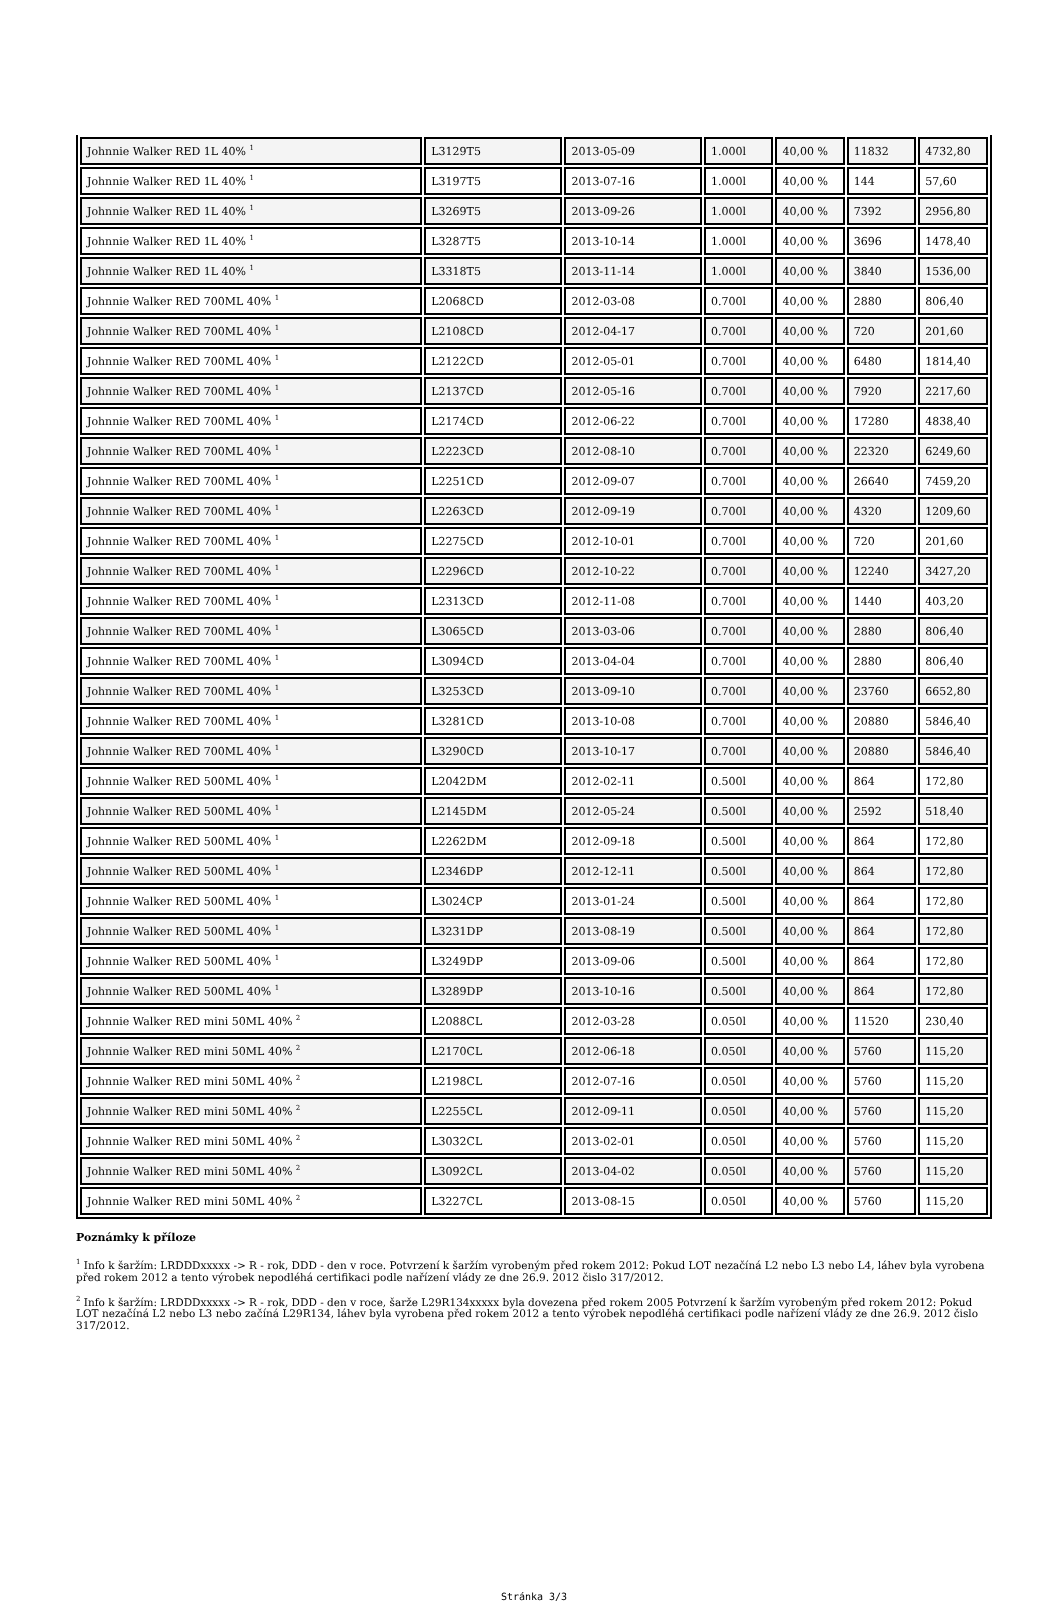| Johnnie Walker RED 1L 40% <sup>1</sup> | L3129T5 | 2013-05-09 | 1.000l | 40,00 % | 11832 | 4732,80 |
| Johnnie Walker RED 1L 40% <sup>1</sup> | L3197T5 | 2013-07-16 | 1.000l | 40,00 % | 144 | 57,60 |
| Johnnie Walker RED 1L 40% <sup>1</sup> | L3269T5 | 2013-09-26 | 1.000l | 40,00 % | 7392 | 2956,80 |
| Johnnie Walker RED 1L 40% <sup>1</sup> | L3287T5 | 2013-10-14 | 1.000l | 40,00 % | 3696 | 1478,40 |
| Johnnie Walker RED 1L 40% <sup>1</sup> | L3318T5 | 2013-11-14 | 1.000l | 40,00 % | 3840 | 1536,00 |
| Johnnie Walker RED 700ML 40% <sup>1</sup> | L2068CD | 2012-03-08 | 0.700l | 40,00 % | 2880 | 806,40 |
| Johnnie Walker RED 700ML 40% <sup>1</sup> | L2108CD | 2012-04-17 | 0.700l | 40,00 % | 720 | 201,60 |
| Johnnie Walker RED 700ML 40% <sup>1</sup> | L2122CD | 2012-05-01 | 0.700l | 40,00 % | 6480 | 1814,40 |
| Johnnie Walker RED 700ML 40% <sup>1</sup> | L2137CD | 2012-05-16 | 0.700l | 40,00 % | 7920 | 2217,60 |
| Johnnie Walker RED 700ML 40% <sup>1</sup> | L2174CD | 2012-06-22 | 0.700l | 40,00 % | 17280 | 4838,40 |
| Johnnie Walker RED 700ML 40% <sup>1</sup> | L2223CD | 2012-08-10 | 0.700l | 40,00 % | 22320 | 6249,60 |
| Johnnie Walker RED 700ML 40% <sup>1</sup> | L2251CD | 2012-09-07 | 0.700l | 40,00 % | 26640 | 7459,20 |
| Johnnie Walker RED 700ML 40% <sup>1</sup> | L2263CD | 2012-09-19 | 0.700l | 40,00 % | 4320 | 1209,60 |
| Johnnie Walker RED 700ML 40% <sup>1</sup> | L2275CD | 2012-10-01 | 0.700l | 40,00 % | 720 | 201,60 |
| Johnnie Walker RED 700ML 40% <sup>1</sup> | L2296CD | 2012-10-22 | 0.700l | 40,00 % | 12240 | 3427,20 |
| Johnnie Walker RED 700ML 40% <sup>1</sup> | L2313CD | 2012-11-08 | 0.700l | 40,00 % | 1440 | 403,20 |
| Johnnie Walker RED 700ML 40% <sup>1</sup> | L3065CD | 2013-03-06 | 0.700l | 40,00 % | 2880 | 806,40 |
| Johnnie Walker RED 700ML 40% <sup>1</sup> | L3094CD | 2013-04-04 | 0.700l | 40,00 % | 2880 | 806,40 |
| Johnnie Walker RED 700ML 40% <sup>1</sup> | L3253CD | 2013-09-10 | 0.700l | 40,00 % | 23760 | 6652,80 |
| Johnnie Walker RED 700ML 40% <sup>1</sup> | L3281CD | 2013-10-08 | 0.700l | 40,00 % | 20880 | 5846,40 |
| Johnnie Walker RED 700ML 40% <sup>1</sup> | L3290CD | 2013-10-17 | 0.700l | 40,00 % | 20880 | 5846,40 |
| Johnnie Walker RED 500ML 40% <sup>1</sup> | L2042DM | 2012-02-11 | 0.500l | 40,00 % | 864 | 172,80 |
| Johnnie Walker RED 500ML 40% <sup>1</sup> | L2145DM | 2012-05-24 | 0.500l | 40,00 % | 2592 | 518,40 |
| Johnnie Walker RED 500ML 40% <sup>1</sup> | L2262DM | 2012-09-18 | 0.500l | 40,00 % | 864 | 172,80 |
| Johnnie Walker RED 500ML 40% <sup>1</sup> | L2346DP | 2012-12-11 | 0.500l | 40,00 % | 864 | 172,80 |
| Johnnie Walker RED 500ML 40% <sup>1</sup> | L3024CP | 2013-01-24 | 0.500l | 40,00 % | 864 | 172,80 |
| Johnnie Walker RED 500ML 40% <sup>1</sup> | L3231DP | 2013-08-19 | 0.500l | 40,00 % | 864 | 172,80 |
| Johnnie Walker RED 500ML 40% <sup>1</sup> | L3249DP | 2013-09-06 | 0.500l | 40,00 % | 864 | 172,80 |
| Johnnie Walker RED 500ML 40% <sup>1</sup> | L3289DP | 2013-10-16 | 0.500l | 40,00 % | 864 | 172,80 |
| Johnnie Walker RED mini 50ML 40% <sup>2</sup> | L2088CL | 2012-03-28 | 0.050l | 40,00 % | 11520 | 230,40 |
| Johnnie Walker RED mini 50ML 40% <sup>2</sup> | L2170CL | 2012-06-18 | 0.050l | 40,00 % | 5760 | 115,20 |
| Johnnie Walker RED mini 50ML 40% <sup>2</sup> | L2198CL | 2012-07-16 | 0.050l | 40,00 % | 5760 | 115,20 |
| Johnnie Walker RED mini 50ML 40% <sup>2</sup> | L2255CL | 2012-09-11 | 0.050l | 40,00 % | 5760 | 115,20 |
| Johnnie Walker RED mini 50ML 40% <sup>2</sup> | L3032CL | 2013-02-01 | 0.050l | 40,00 % | 5760 | 115,20 |
| Johnnie Walker RED mini 50ML 40% <sup>2</sup> | L3092CL | 2013-04-02 | 0.050l | 40,00 % | 5760 | 115,20 |
| Johnnie Walker RED mini 50ML 40% <sup>2</sup> | L3227CL | 2013-08-15 | 0.050l | 40,00 % | 5760 | 115,20 |
Poznámky k příloze
<sup>1</sup> Info k šaržím: LRDDDxxxxx -> R - rok, DDD - den v roce. Potvrzení k šaržím vyrobeným před rokem 2012: Pokud LOT nezačíná L2 nebo L3 nebo L4, láhev byla vyrobena před rokem 2012 a tento výrobek nepodléhá certifikaci podle nařízení vlády ze dne 26.9. 2012 čislo 317/2012.
<sup>2</sup> Info k šaržím: LRDDDxxxxx -> R - rok, DDD - den v roce, šarže L29R134xxxxx byla dovezena před rokem 2005 Potvrzení k šaržím vyrobeným před rokem 2012: Pokud LOT nezačíná L2 nebo L3 nebo začíná L29R134, láhev byla vyrobena před rokem 2012 a tento výrobek nepodléhá certifikaci podle nařízení vlády ze dne 26.9. 2012 čislo 317/2012.
Stránka 3/3